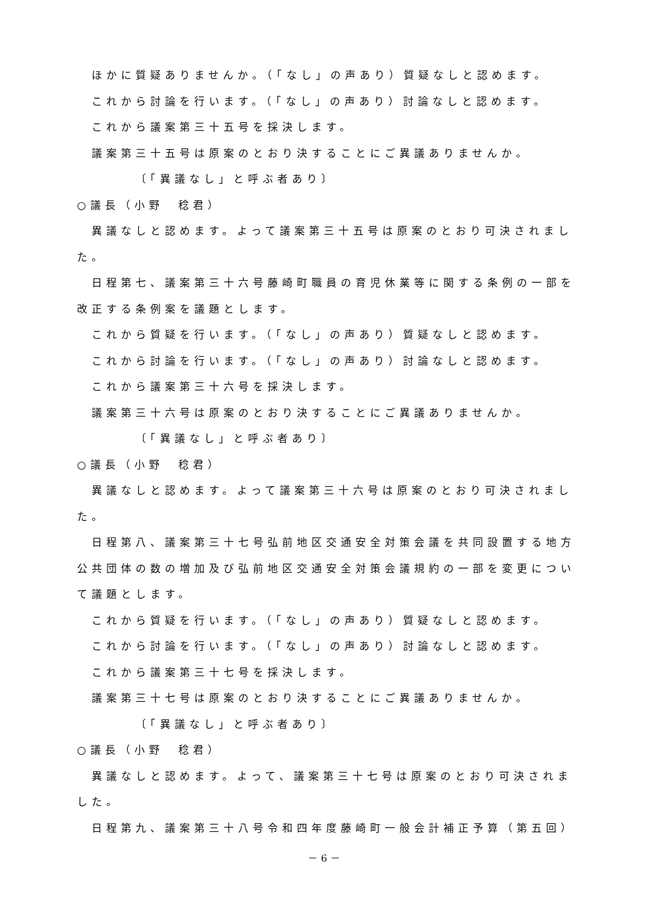ほかに質疑ありませんか。（「なし」の声あり）質疑なしと認めます。
これから討論を行います。（「なし」の声あり）討論なしと認めます。
これから議案第三十五号を採決します。
議案第三十五号は原案のとおり決することにご異議ありませんか。
〔「異議なし」と呼ぶ者あり〕
○議長（小野　稔君）
異議なしと認めます。よって議案第三十五号は原案のとおり可決されまし
た。
日程第七、議案第三十六号藤崎町職員の育児休業等に関する条例の一部を
改正する条例案を議題とします。
これから質疑を行います。（「なし」の声あり）質疑なしと認めます。
これから討論を行います。（「なし」の声あり）討論なしと認めます。
これから議案第三十六号を採決します。
議案第三十六号は原案のとおり決することにご異議ありませんか。
〔「異議なし」と呼ぶ者あり〕
○議長（小野　稔君）
異議なしと認めます。よって議案第三十六号は原案のとおり可決されまし
た。
日程第八、議案第三十七号弘前地区交通安全対策会議を共同設置する地方
公共団体の数の増加及び弘前地区交通安全対策会議規約の一部を変更につい
て議題とします。
これから質疑を行います。（「なし」の声あり）質疑なしと認めます。
これから討論を行います。（「なし」の声あり）討論なしと認めます。
これから議案第三十七号を採決します。
議案第三十七号は原案のとおり決することにご異議ありませんか。
〔「異議なし」と呼ぶ者あり〕
○議長（小野　稔君）
異議なしと認めます。よって、議案第三十七号は原案のとおり可決されま
した。
日程第九、議案第三十八号令和四年度藤崎町一般会計補正予算（第五回）
－ 6 －